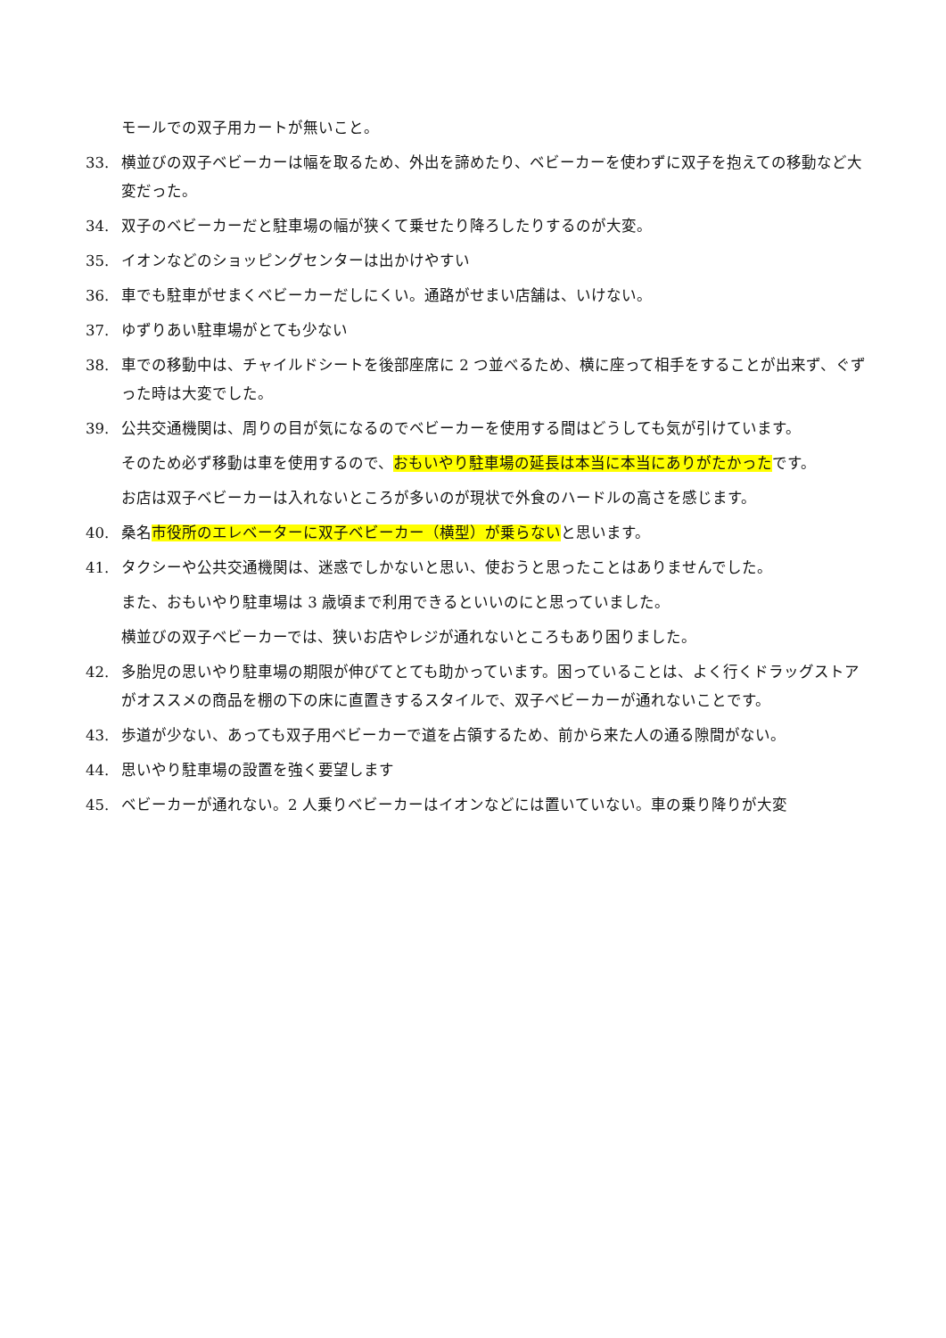モールでの双子用カートが無いこと。
33. 横並びの双子ベビーカーは幅を取るため、外出を諦めたり、ベビーカーを使わずに双子を抱えての移動など大変だった。
34. 双子のベビーカーだと駐車場の幅が狭くて乗せたり降ろしたりするのが大変。
35. イオンなどのショッピングセンターは出かけやすい
36. 車でも駐車がせまくベビーカーだしにくい。通路がせまい店舗は、いけない。
37. ゆずりあい駐車場がとても少ない
38. 車での移動中は、チャイルドシートを後部座席に 2 つ並べるため、横に座って相手をすることが出来ず、ぐずった時は大変でした。
39. 公共交通機関は、周りの目が気になるのでベビーカーを使用する間はどうしても気が引けています。
そのため必ず移動は車を使用するので、おもいやり駐車場の延長は本当に本当にありがたかったです。
お店は双子ベビーカーは入れないところが多いのが現状で外食のハードルの高さを感じます。
40. 桑名市役所のエレベーターに双子ベビーカー（横型）が乗らないと思います。
41. タクシーや公共交通機関は、迷惑でしかないと思い、使おうと思ったことはありませんでした。
また、おもいやり駐車場は 3 歳頃まで利用できるといいのにと思っていました。
横並びの双子ベビーカーでは、狭いお店やレジが通れないところもあり困りました。
42. 多胎児の思いやり駐車場の期限が伸びてとても助かっています。困っていることは、よく行くドラッグストアがオススメの商品を棚の下の床に直置きするスタイルで、双子ベビーカーが通れないことです。
43. 歩道が少ない、あっても双子用ベビーカーで道を占領するため、前から来た人の通る隙間がない。
44. 思いやり駐車場の設置を強く要望します
45. ベビーカーが通れない。2 人乗りベビーカーはイオンなどには置いていない。車の乗り降りが大変